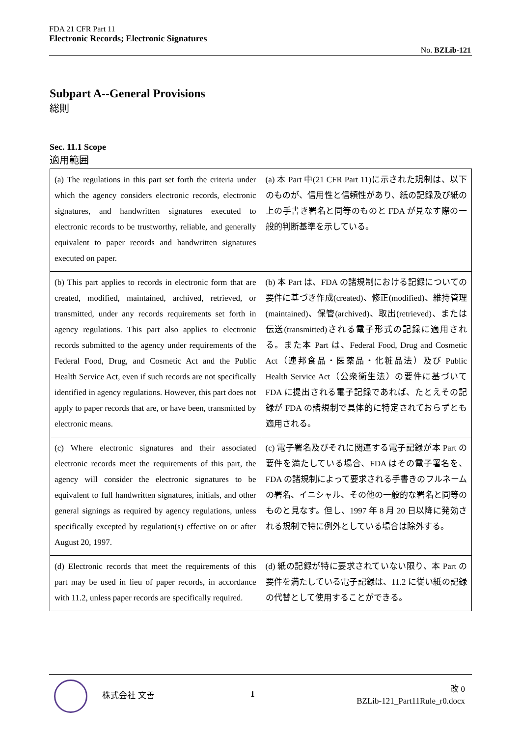FDA 21 CFR Part 11
Electronic Records; Electronic Signatures
No. BZLib-121
Subpart A--General Provisions
総則
Sec. 11.1 Scope
適用範囲
| (a) The regulations in this part set forth the criteria under which the agency considers electronic records, electronic signatures, and handwritten signatures executed to electronic records to be trustworthy, reliable, and generally equivalent to paper records and handwritten signatures executed on paper. | (a) 本 Part 中(21 CFR Part 11)に示された規制は、以下のものが、信用性と信頼性があり、紙の記録及び紙の上の手書き署名と同等のものと FDA が見なす際の一般的判断基準を示している。 |
| (b) This part applies to records in electronic form that are created, modified, maintained, archived, retrieved, or transmitted, under any records requirements set forth in agency regulations. This part also applies to electronic records submitted to the agency under requirements of the Federal Food, Drug, and Cosmetic Act and the Public Health Service Act, even if such records are not specifically identified in agency regulations. However, this part does not apply to paper records that are, or have been, transmitted by electronic means. | (b) 本 Part は、FDA の諸規制における記録についての要件に基づき作成(created)、修正(modified)、維持管理(maintained)、保管(archived)、取出(retrieved)、または伝送(transmitted)される電子形式の記録に適用される。また本 Part は、Federal Food, Drug and Cosmetic Act（連邦食品・医薬品・化粧品法）及び Public Health Service Act（公衆衛生法）の要件に基づいて FDA に提出される電子記録であれば、たとえその記録が FDA の諸規制で具体的に特定されておらずとも適用される。 |
| (c) Where electronic signatures and their associated electronic records meet the requirements of this part, the agency will consider the electronic signatures to be equivalent to full handwritten signatures, initials, and other general signings as required by agency regulations, unless specifically excepted by regulation(s) effective on or after August 20, 1997. | (c) 電子署名及びそれに関連する電子記録が本 Part の要件を満たしている場合、FDA はその電子署名を、FDA の諸規制によって要求される手書きのフルネームの署名、イニシャル、その他の一般的な署名と同等のものと見なす。但し、1997 年 8 月 20 日以降に発効される規制で特に例外としている場合は除外する。 |
| (d) Electronic records that meet the requirements of this part may be used in lieu of paper records, in accordance with 11.2, unless paper records are specifically required. | (d) 紙の記録が特に要求されていない限り、本 Part の要件を満たしている電子記録は、11.2 に従い紙の記録の代替として使用することができる。 |
株式会社 文善 1
改 0
BZLib-121_Part11Rule_r0.docx